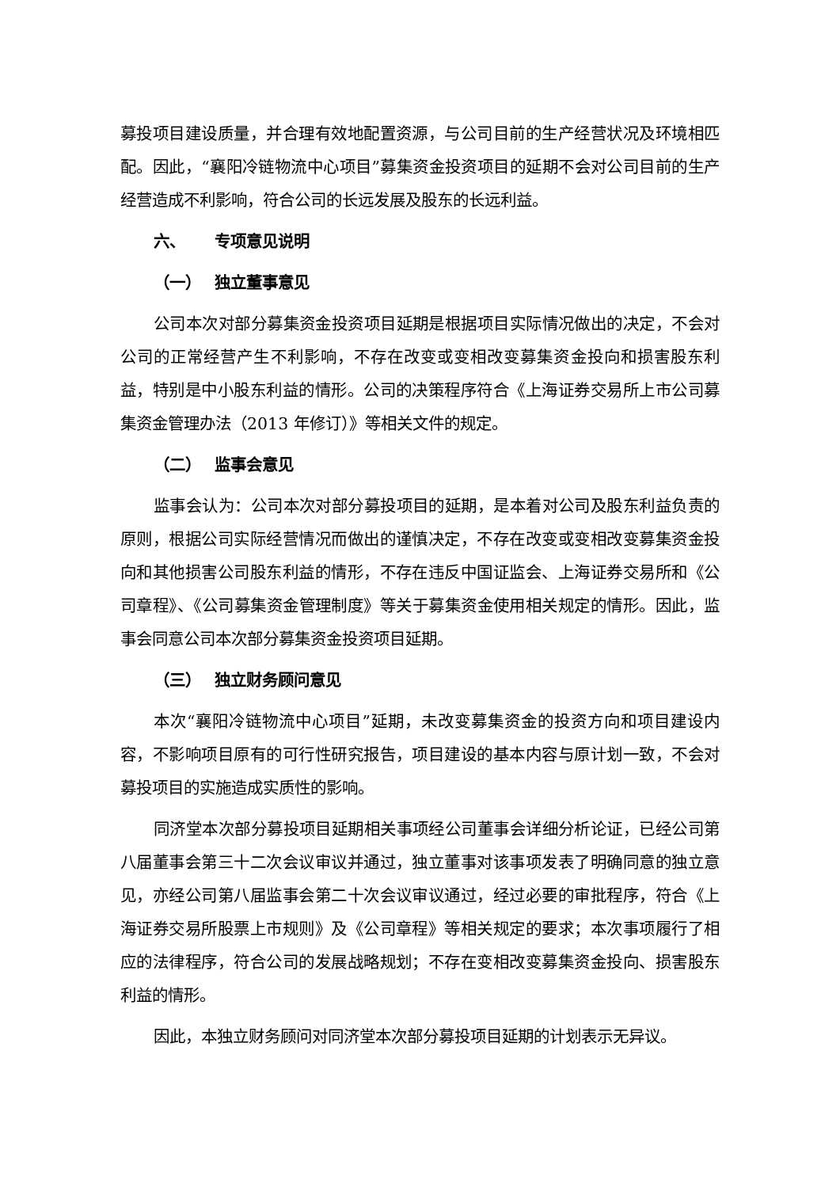募投项目建设质量，并合理有效地配置资源，与公司目前的生产经营状况及环境相匹配。因此，“襄阳冷链物流中心项目”募集资金投资项目的延期不会对公司目前的生产经营造成不利影响，符合公司的长远发展及股东的长远利益。
六、 专项意见说明
（一） 独立董事意见
公司本次对部分募集资金投资项目延期是根据项目实际情况做出的决定，不会对公司的正常经营产生不利影响，不存在改变或变相改变募集资金投向和损害股东利益，特别是中小股东利益的情形。公司的决策程序符合《上海证券交易所上市公司募集资金管理办法（2013 年修订）》等相关文件的规定。
（二） 监事会意见
监事会认为：公司本次对部分募投项目的延期，是本着对公司及股东利益负责的原则，根据公司实际经营情况而做出的谨慎决定，不存在改变或变相改变募集资金投向和其他损害公司股东利益的情形，不存在违反中国证监会、上海证券交易所和《公司章程》、《公司募集资金管理制度》等关于募集资金使用相关规定的情形。因此，监事会同意公司本次部分募集资金投资项目延期。
（三） 独立财务顾问意见
本次“襄阳冷链物流中心项目”延期，未改变募集资金的投资方向和项目建设内容，不影响项目原有的可行性研究报告，项目建设的基本内容与原计划一致，不会对募投项目的实施造成实质性的影响。
同济堂本次部分募投项目延期相关事项经公司董事会详细分析论证，已经公司第八届董事会第三十二次会议审议并通过，独立董事对该事项发表了明确同意的独立意见，亦经公司第八届监事会第二十次会议审议通过，经过必要的审批程序，符合《上海证券交易所股票上市规则》及《公司章程》等相关规定的要求；本次事项履行了相应的法律程序，符合公司的发展战略规划；不存在变相改变募集资金投向、损害股东利益的情形。
因此，本独立财务顾问对同济堂本次部分募投项目延期的计划表示无异议。